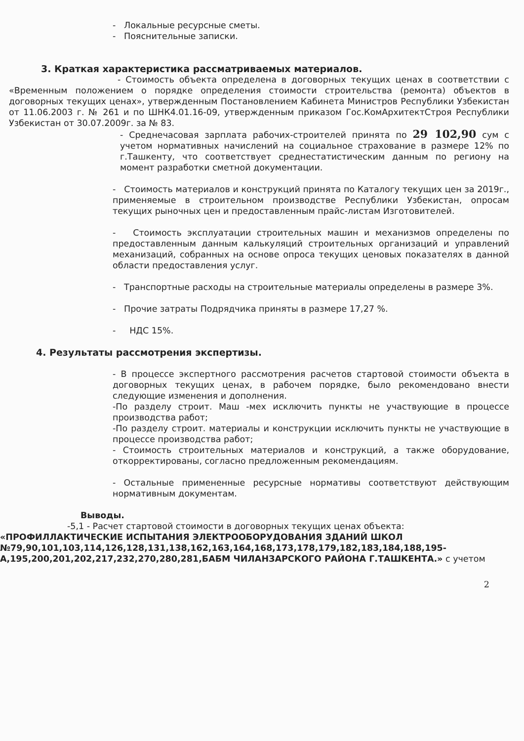- Локальные ресурсные сметы.
- Пояснительные записки.
3. Краткая характеристика рассматриваемых материалов.
- Стоимость объекта определена в договорных текущих ценах в соответствии с «Временным положением о порядке определения стоимости строительства (ремонта) объектов в договорных текущих ценах», утвержденным Постановлением Кабинета Министров Республики Узбекистан от 11.06.2003 г. № 261 и по ШНК4.01.16-09, утвержденным приказом Гос.КомАрхитектСтроя Республики Узбекистан от 30.07.2009г. за № 83.
- Среднечасовая зарплата рабочих-строителей принята по 29 102,90 сум с учетом нормативных начислений на социальное страхование в размере 12% по г.Ташкенту, что соответствует среднестатистическим данным по региону на момент разработки сметной документации.
- Стоимость материалов и конструкций принята по Каталогу текущих цен за 2019г., применяемые в строительном производстве Республики Узбекистан, опросам текущих рыночных цен и предоставленным прайс-листам Изготовителей.
- Стоимость эксплуатации строительных машин и механизмов определены по предоставленным данным калькуляций строительных организаций и управлений механизаций, собранных на основе опроса текущих ценовых показателях в данной области предоставления услуг.
- Транспортные расходы на строительные материалы определены в размере 3%.
- Прочие затраты Подрядчика приняты в размере 17,27 %.
- НДС 15%.
4. Результаты рассмотрения экспертизы.
- В процессе экспертного рассмотрения расчетов стартовой стоимости объекта в договорных текущих ценах, в рабочем порядке, было рекомендовано внести следующие изменения и дополнения.
-По разделу строит. Маш -мех исключить пункты не участвующие в процессе производства работ;
-По разделу строит. материалы и конструкции исключить пункты не участвующие в процессе производства работ;
- Стоимость строительных материалов и конструкций, а также оборудование, откорректированы, согласно предложенным рекомендациям.
- Остальные примененные ресурсные нормативы соответствуют действующим нормативным документам.
Выводы.
-5,1 - Расчет стартовой стоимости в договорных текущих ценах объекта:
«ПРОФИЛЛАКТИЧЕСКИЕ ИСПЫТАНИЯ ЭЛЕКТРООБОРУДОВАНИЯ ЗДАНИЙ ШКОЛ №79,90,101,103,114,126,128,131,138,162,163,164,168,173,178,179,182,183,184,188,195-А,195,200,201,202,217,232,270,280,281,БАБМ ЧИЛАНЗАРСКОГО РАЙОНА Г.ТАШКЕНТА.» с учетом
2